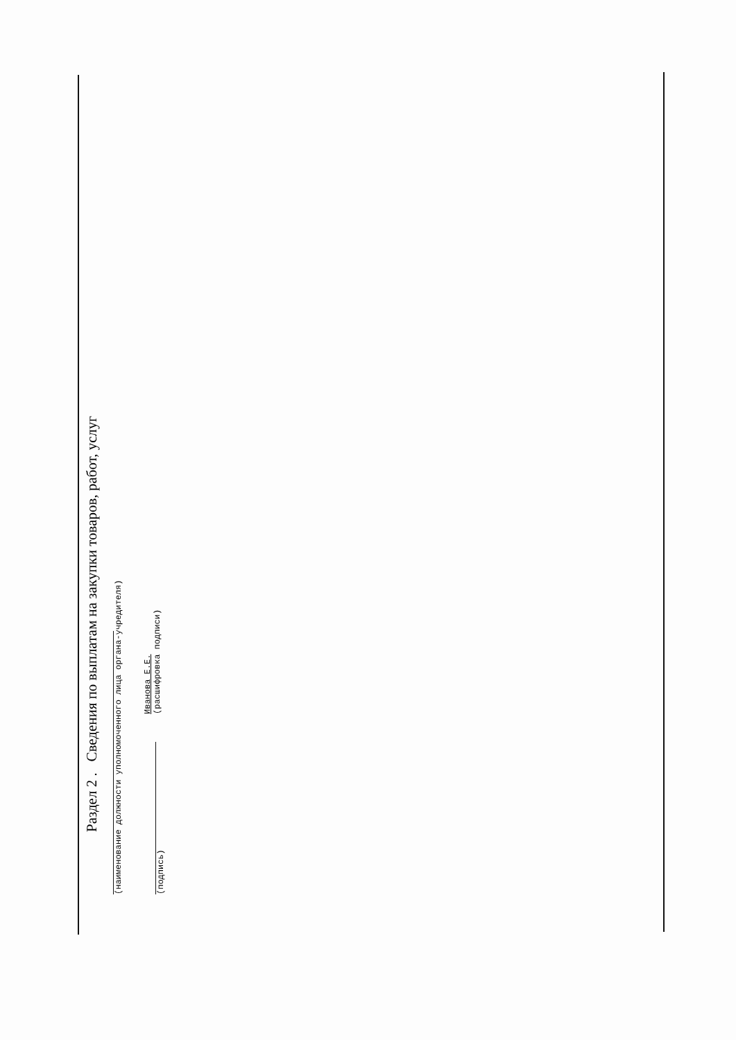Раздел 2 . Сведения по выплатам на закупки товаров, работ, услуг
(наименование должности уполномоченного лица органа-учредителя)
(подпись)
Иванова Е.Е.
(расшифровка подписи)